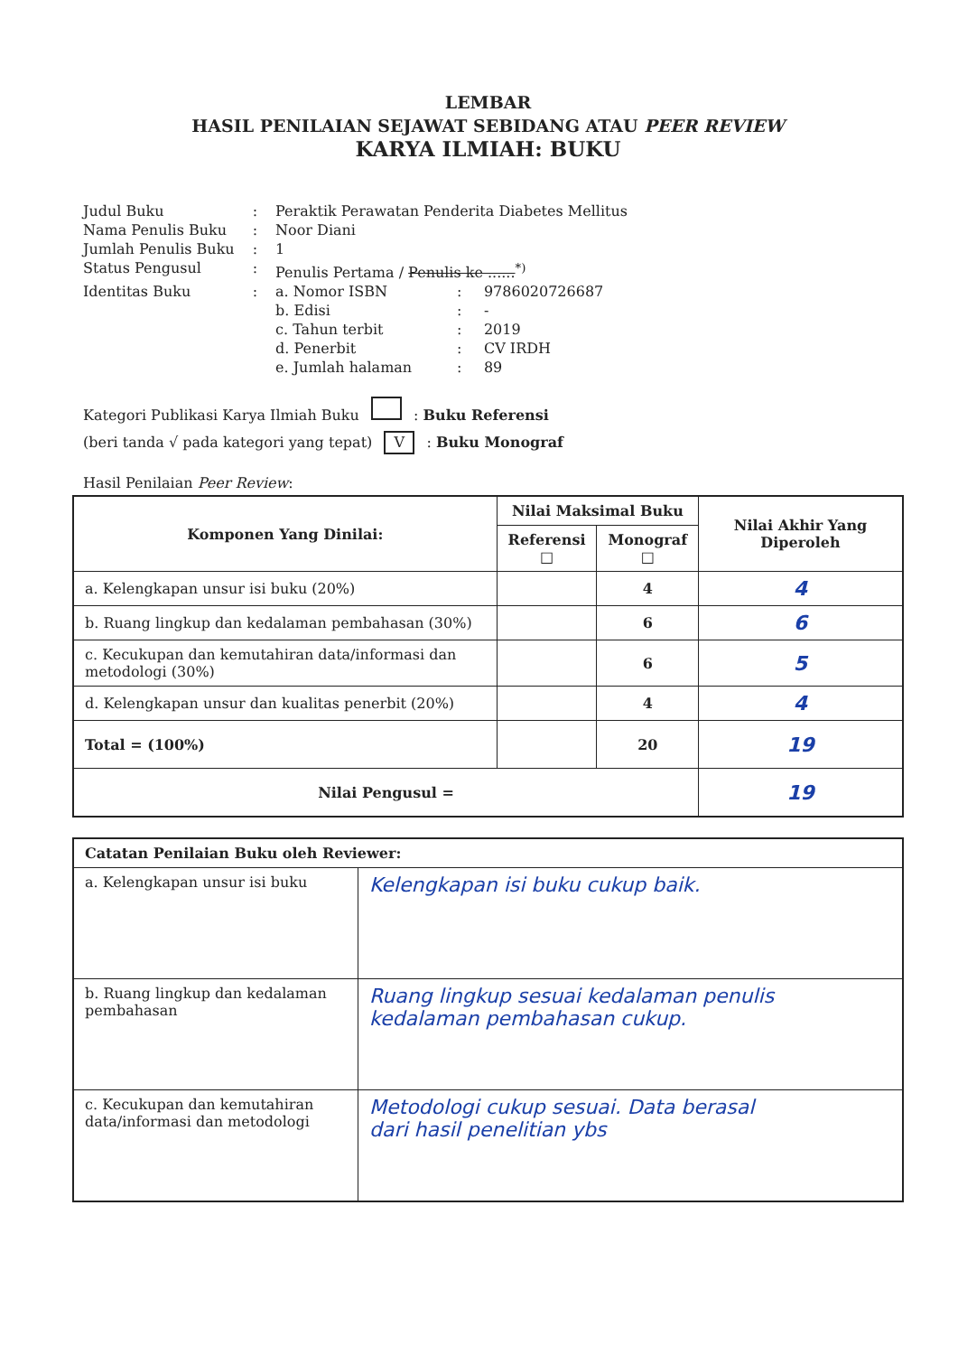LEMBAR
HASIL PENILAIAN SEJAWAT SEBIDANG ATAU PEER REVIEW
KARYA ILMIAH: BUKU
| Judul Buku | : | Peraktik Perawatan Penderita Diabetes Mellitus | | |
| Nama Penulis Buku | : | Noor Diani | | |
| Jumlah Penulis Buku | : | 1 | | |
| Status Pengusul | : | Penulis Pertama / Penulis ke ......<sup>*)</sup> | | |
| Identitas Buku | : | a. Nomor ISBN | : | 9786020726687 |
| | | b. Edisi | : | - |
| | | c. Tahun terbit | : | 2019 |
| | | d. Penerbit | : | CV IRDH |
| | | e. Jumlah halaman | : | 89 |
Kategori Publikasi Karya Ilmiah Buku : Buku Referensi
(beri tanda √ pada kategori yang tepat) V : Buku Monograf
Hasil Penilaian Peer Review:
| Komponen Yang Dinilai: | Nilai Maksimal Buku | | Nilai Akhir Yang Diperoleh |
| --- | --- | --- | --- |
| | Referensi □ | Monograf □ | |
| a. Kelengkapan unsur isi buku (20%) | | 4 | 4 |
| b. Ruang lingkup dan kedalaman pembahasan (30%) | | 6 | 6 |
| c. Kecukupan dan kemutahiran data/informasi dan metodologi (30%) | | 6 | 5 |
| d. Kelengkapan unsur dan kualitas penerbit (20%) | | 4 | 4 |
| Total = (100%) | | 20 | 19 |
| Nilai Pengusul = | | | 19 |
| Catatan Penilaian Buku oleh Reviewer: | |
| --- | --- |
| a. Kelengkapan unsur isi buku | Kelengkapan isi buku cukup baik. |
| b. Ruang lingkup dan kedalaman pembahasan | Ruang lingkup sesuai kedalaman penulis kedalaman pembahasan cukup. |
| c. Kecukupan dan kemutahiran data/informasi dan metodologi | Metodologi cukup sesuai. Data berasal dari hasil penelitian ybs |